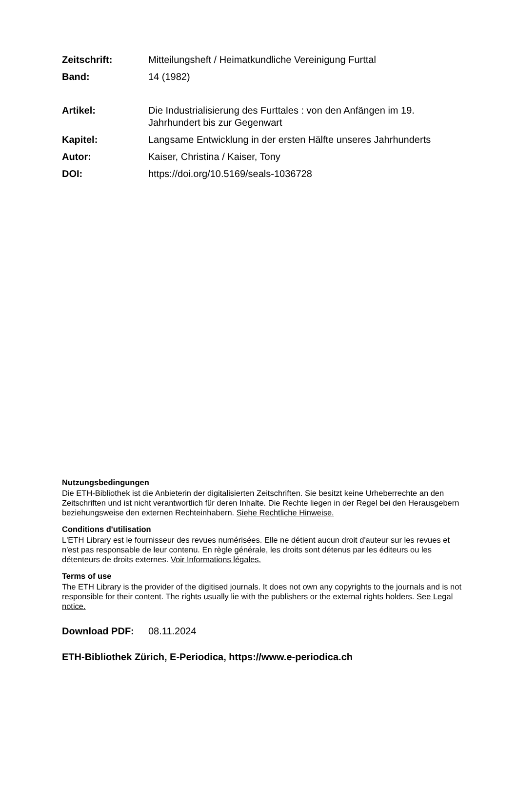Zeitschrift: Mitteilungsheft / Heimatkundliche Vereinigung Furttal
Band: 14 (1982)
Artikel: Die Industrialisierung des Furttales : von den Anfängen im 19. Jahrhundert bis zur Gegenwart
Kapitel: Langsame Entwicklung in der ersten Hälfte unseres Jahrhunderts
Autor: Kaiser, Christina / Kaiser, Tony
DOI: https://doi.org/10.5169/seals-1036728
Nutzungsbedingungen
Die ETH-Bibliothek ist die Anbieterin der digitalisierten Zeitschriften. Sie besitzt keine Urheberrechte an den Zeitschriften und ist nicht verantwortlich für deren Inhalte. Die Rechte liegen in der Regel bei den Herausgebern beziehungsweise den externen Rechteinhabern. Siehe Rechtliche Hinweise.
Conditions d'utilisation
L'ETH Library est le fournisseur des revues numérisées. Elle ne détient aucun droit d'auteur sur les revues et n'est pas responsable de leur contenu. En règle générale, les droits sont détenus par les éditeurs ou les détenteurs de droits externes. Voir Informations légales.
Terms of use
The ETH Library is the provider of the digitised journals. It does not own any copyrights to the journals and is not responsible for their content. The rights usually lie with the publishers or the external rights holders. See Legal notice.
Download PDF: 08.11.2024
ETH-Bibliothek Zürich, E-Periodica, https://www.e-periodica.ch